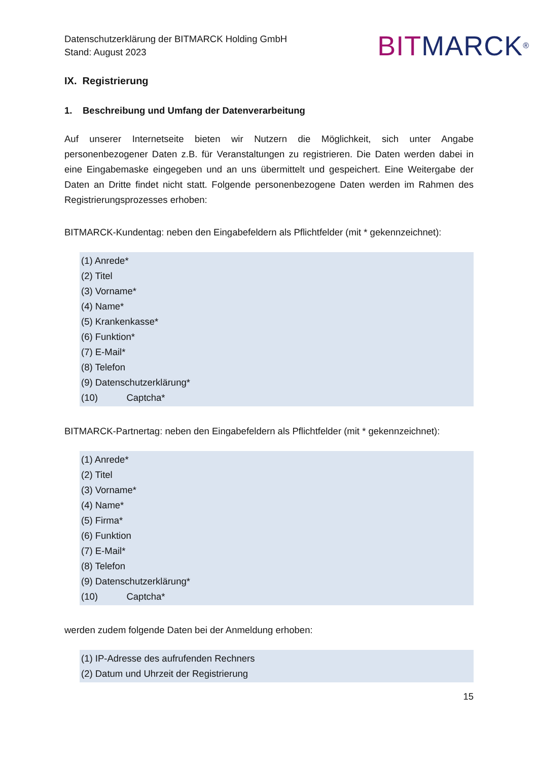Datenschutzerklärung der BITMARCK Holding GmbH
Stand: August 2023
BIT MARCK<sup>®</sup>
IX. Registrierung
1. Beschreibung und Umfang der Datenverarbeitung
Auf unserer Internetseite bieten wir Nutzern die Möglichkeit, sich unter Angabe personenbezogener Daten z.B. für Veranstaltungen zu registrieren. Die Daten werden dabei in eine Eingabemaske eingegeben und an uns übermittelt und gespeichert. Eine Weitergabe der Daten an Dritte findet nicht statt. Folgende personenbezogene Daten werden im Rahmen des Registrierungsprozesses erhoben:
BITMARCK-Kundentag: neben den Eingabefeldern als Pflichtfelder (mit * gekennzeichnet):
(1) Anrede*
(2) Titel
(3) Vorname*
(4) Name*
(5) Krankenkasse*
(6) Funktion*
(7) E-Mail*
(8) Telefon
(9) Datenschutzerklärung*
(10) Captcha*
BITMARCK-Partnertag: neben den Eingabefeldern als Pflichtfelder (mit * gekennzeichnet):
(1) Anrede*
(2) Titel
(3) Vorname*
(4) Name*
(5) Firma*
(6) Funktion
(7) E-Mail*
(8) Telefon
(9) Datenschutzerklärung*
(10) Captcha*
werden zudem folgende Daten bei der Anmeldung erhoben:
(1) IP-Adresse des aufrufenden Rechners
(2) Datum und Uhrzeit der Registrierung
15